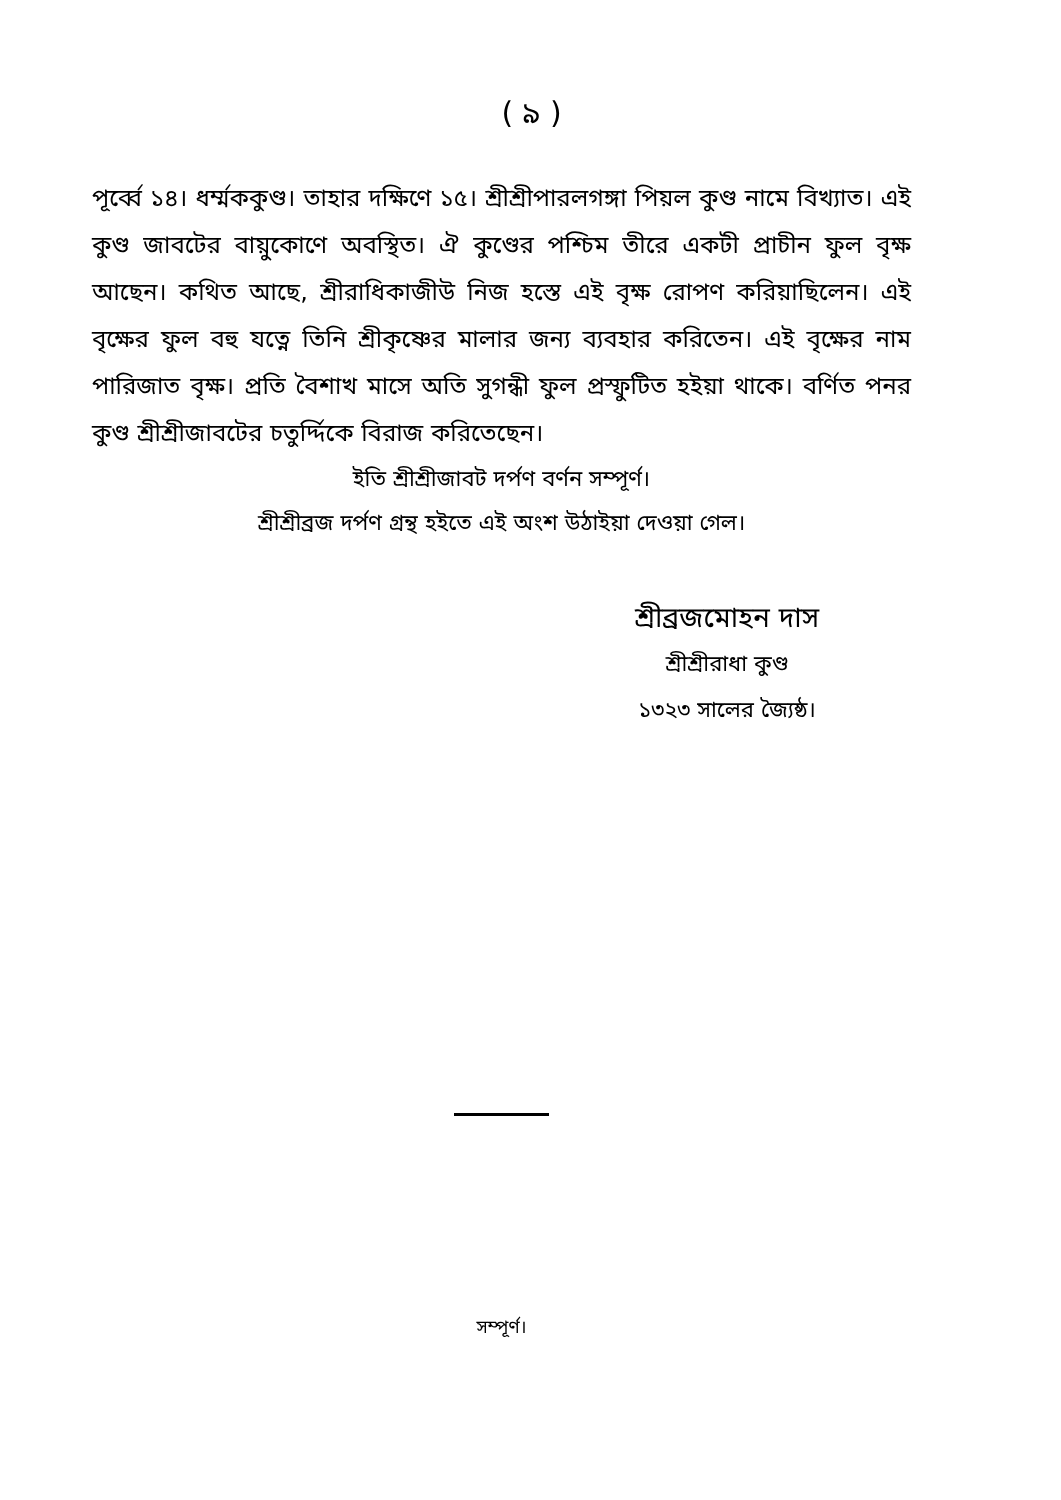( ৯ )
পূর্ব্বে ১৪। ধর্ম্মককুণ্ড। তাহার দক্ষিণে ১৫। শ্রীশ্রীপারলগঙ্গা পিয়ল কুণ্ড নামে বিখ্যাত। এই কুণ্ড জাবটের বায়ুকোণে অবস্থিত। ঐ কুণ্ডের পশ্চিম তীরে একটী প্রাচীন ফুল বৃক্ষ আছেন। কথিত আছে, শ্রীরাধিকাজীউ নিজ হস্তে এই বৃক্ষ রোপণ করিয়াছিলেন। এই বৃক্ষের ফুল বহু যত্নে তিনি শ্রীকৃষ্ণের মালার জন্য ব্যবহার করিতেন। এই বৃক্ষের নাম পারিজাত বৃক্ষ। প্রতি বৈশাখ মাসে অতি সুগন্ধী ফুল প্রস্ফুটিত হইয়া থাকে। বর্ণিত পনর কুণ্ড শ্রীশ্রীজাবটের চতুর্দ্দিকে বিরাজ করিতেছেন।
ইতি শ্রীশ্রীজাবট দর্পণ বর্ণন সম্পূর্ণ।
শ্রীশ্রীব্রজ দর্পণ গ্রন্থ হইতে এই অংশ উঠাইয়া দেওয়া গেল।
শ্রীব্রজমোহন দাস
শ্রীশ্রীরাধা কুণ্ড
১৩২৩ সালের জ্যৈষ্ঠ।
সম্পূর্ণ।